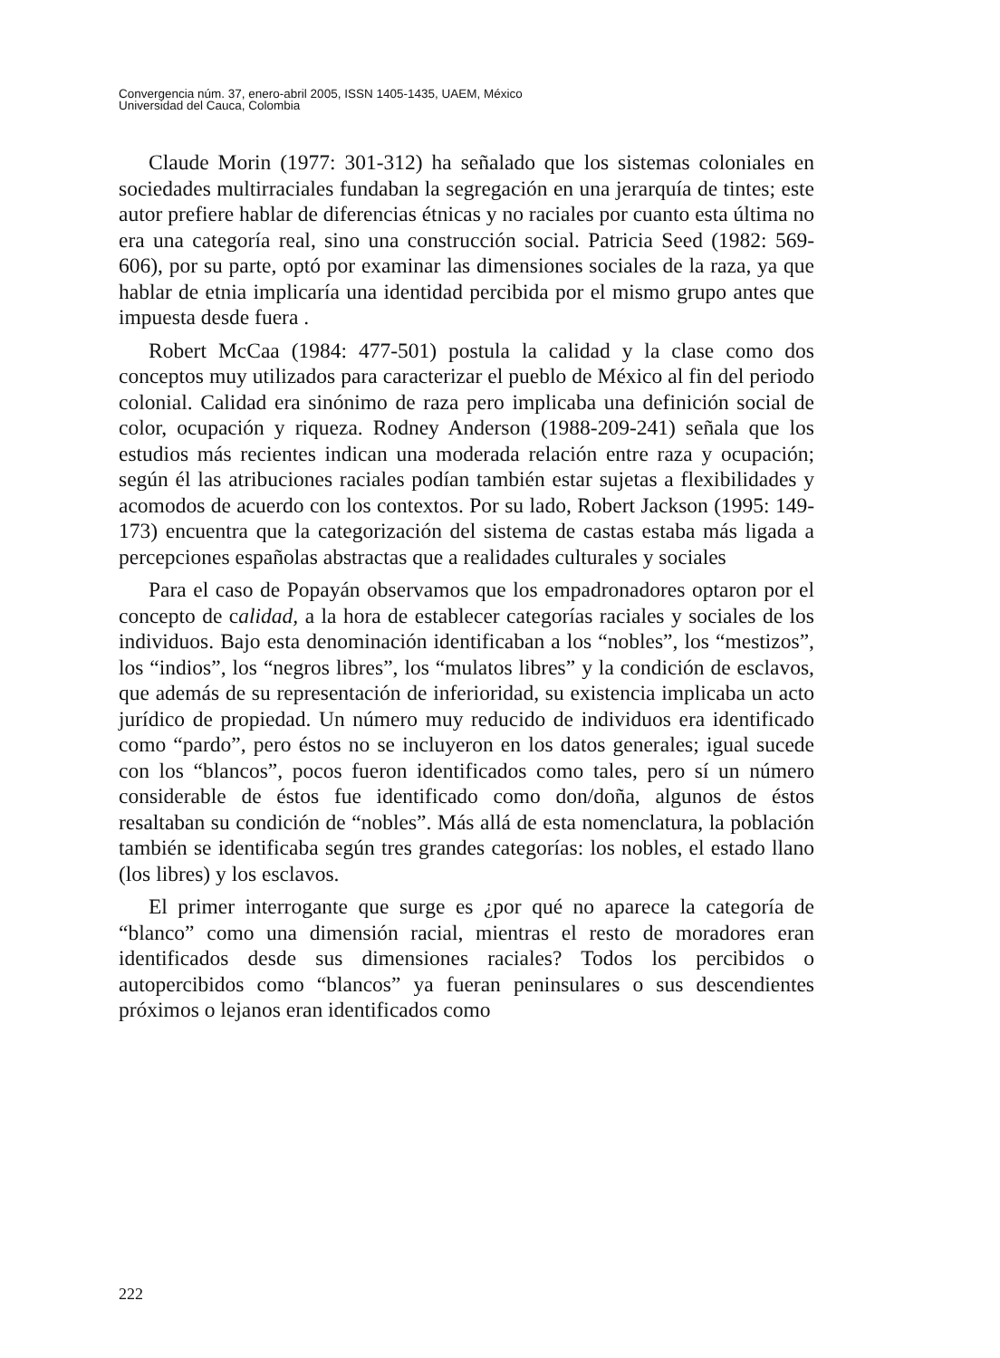Convergencia núm. 37, enero-abril 2005, ISSN 1405-1435, UAEM, México
Universidad del Cauca, Colombia
Claude Morin (1977: 301-312) ha señalado que los sistemas coloniales en sociedades multirraciales fundaban la segregación en una jerarquía de tintes; este autor prefiere hablar de diferencias étnicas y no raciales por cuanto esta última no era una categoría real, sino una construcción social. Patricia Seed (1982: 569-606), por su parte, optó por examinar las dimensiones sociales de la raza, ya que hablar de etnia implicaría una identidad percibida por el mismo grupo antes que impuesta desde fuera .
Robert McCaa (1984: 477-501) postula la calidad y la clase como dos conceptos muy utilizados para caracterizar el pueblo de México al fin del periodo colonial. Calidad era sinónimo de raza pero implicaba una definición social de color, ocupación y riqueza. Rodney Anderson (1988-209-241) señala que los estudios más recientes indican una moderada relación entre raza y ocupación; según él las atribuciones raciales podían también estar sujetas a flexibilidades y acomodos de acuerdo con los contextos. Por su lado, Robert Jackson (1995: 149-173) encuentra que la categorización del sistema de castas estaba más ligada a percepciones españolas abstractas que a realidades culturales y sociales
Para el caso de Popayán observamos que los empadronadores optaron por el concepto de calidad, a la hora de establecer categorías raciales y sociales de los individuos. Bajo esta denominación identificaban a los “nobles”, los “mestizos”, los “indios”, los “negros libres”, los “mulatos libres” y la condición de esclavos, que además de su representación de inferioridad, su existencia implicaba un acto jurídico de propiedad. Un número muy reducido de individuos era identificado como “pardo”, pero éstos no se incluyeron en los datos generales; igual sucede con los “blancos”, pocos fueron identificados como tales, pero sí un número considerable de éstos fue identificado como don/doña, algunos de éstos resaltaban su condición de “nobles”. Más allá de esta nomenclatura, la población también se identificaba según tres grandes categorías: los nobles, el estado llano (los libres) y los esclavos.
El primer interrogante que surge es ¿por qué no aparece la categoría de “blanco” como una dimensión racial, mientras el resto de moradores eran identificados desde sus dimensiones raciales? Todos los percibidos o autopercibidos como “blancos” ya fueran peninsulares o sus descendientes próximos o lejanos eran identificados como
222